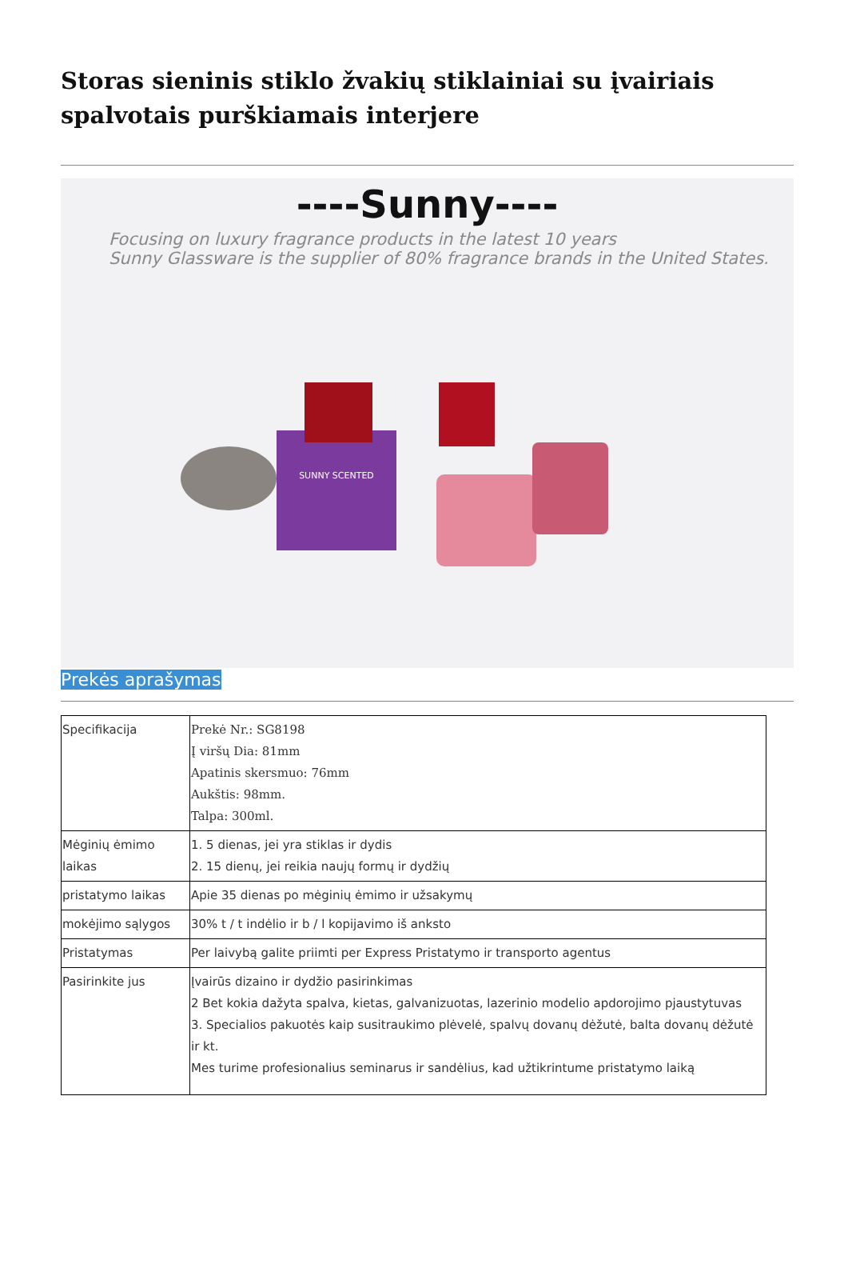Storas sieninis stiklo žvakių stiklainiai su įvairiais spalvotais purškiamais interjere
----Sunny----
Focusing on luxury fragrance products in the latest 10 years
Sunny Glassware is the supplier of 80% fragrance brands in the United States.
SUNNY SCENTED
Prekės aprašymas
| Specifikacija | Prekė Nr.: SG8198 Į viršų Dia: 81mm Apatinis skersmuo: 76mm Aukštis: 98mm. Talpa: 300ml. |
| Mėginių ėmimo laikas | 1. 5 dienas, jei yra stiklas ir dydis 2. 15 dienų, jei reikia naujų formų ir dydžių |
| pristatymo laikas | Apie 35 dienas po mėginių ėmimo ir užsakymų |
| mokėjimo sąlygos | 30% t / t indėlio ir b / l kopijavimo iš anksto |
| Pristatymas | Per laivybą galite priimti per Express Pristatymo ir transporto agentus |
| Pasirinkite jus | Įvairūs dizaino ir dydžio pasirinkimas 2 Bet kokia dažyta spalva, kietas, galvanizuotas, lazerinio modelio apdorojimo pjaustytuvas 3. Specialios pakuotės kaip susitraukimo plėvelė, spalvų dovanų dėžutė, balta dovanų dėžutė ir kt. Mes turime profesionalius seminarus ir sandėlius, kad užtikrintume pristatymo laiką |